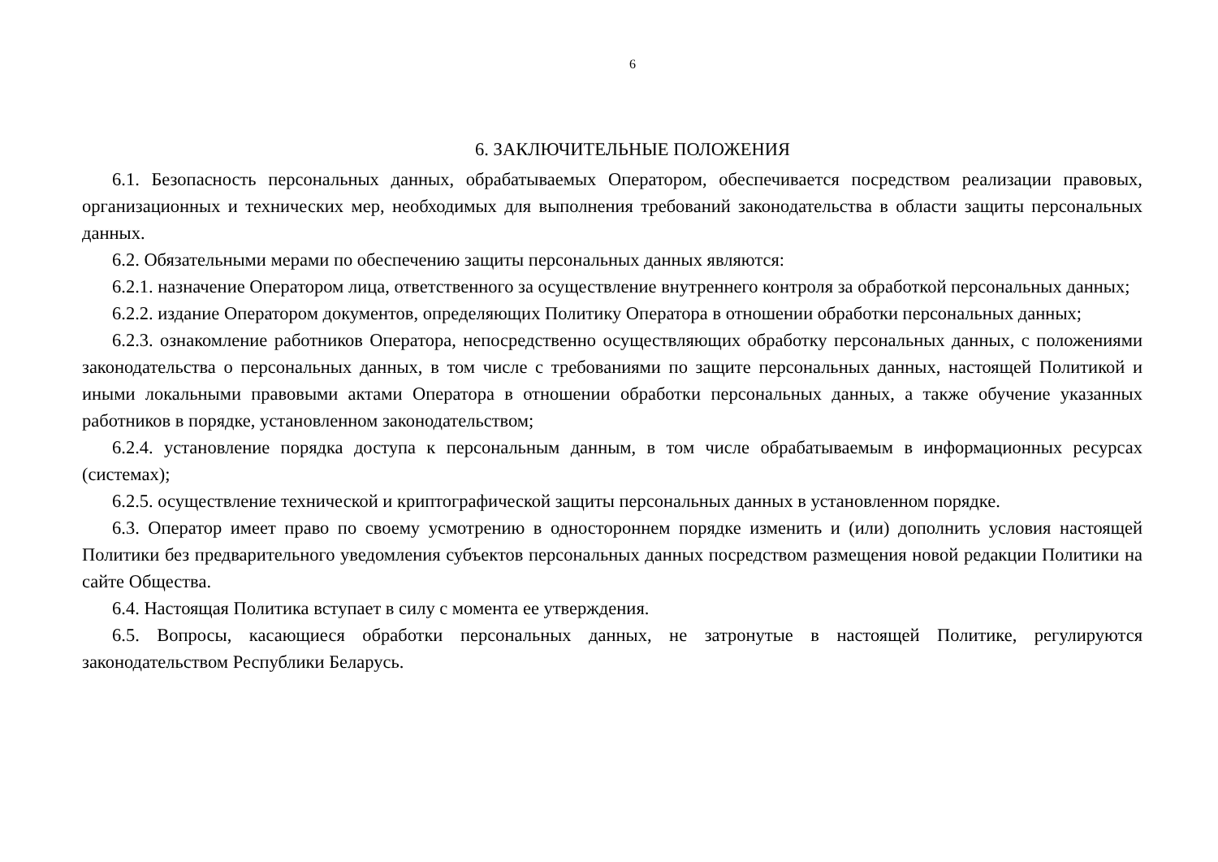6
6. ЗАКЛЮЧИТЕЛЬНЫЕ ПОЛОЖЕНИЯ
6.1. Безопасность персональных данных, обрабатываемых Оператором, обеспечивается посредством реализации правовых, организационных и технических мер, необходимых для выполнения требований законодательства в области защиты персональных данных.
6.2. Обязательными мерами по обеспечению защиты персональных данных являются:
6.2.1. назначение Оператором лица, ответственного за осуществление внутреннего контроля за обработкой персональных данных;
6.2.2. издание Оператором документов, определяющих Политику Оператора в отношении обработки персональных данных;
6.2.3. ознакомление работников Оператора, непосредственно осуществляющих обработку персональных данных, с положениями законодательства о персональных данных, в том числе с требованиями по защите персональных данных, настоящей Политикой и иными локальными правовыми актами Оператора в отношении обработки персональных данных, а также обучение указанных работников в порядке, установленном законодательством;
6.2.4. установление порядка доступа к персональным данным, в том числе обрабатываемым в информационных ресурсах (системах);
6.2.5. осуществление технической и криптографической защиты персональных данных в установленном порядке.
6.3. Оператор имеет право по своему усмотрению в одностороннем порядке изменить и (или) дополнить условия настоящей Политики без предварительного уведомления субъектов персональных данных посредством размещения новой редакции Политики на сайте Общества.
6.4. Настоящая Политика вступает в силу с момента ее утверждения.
6.5. Вопросы, касающиеся обработки персональных данных, не затронутые в настоящей Политике, регулируются законодательством Республики Беларусь.